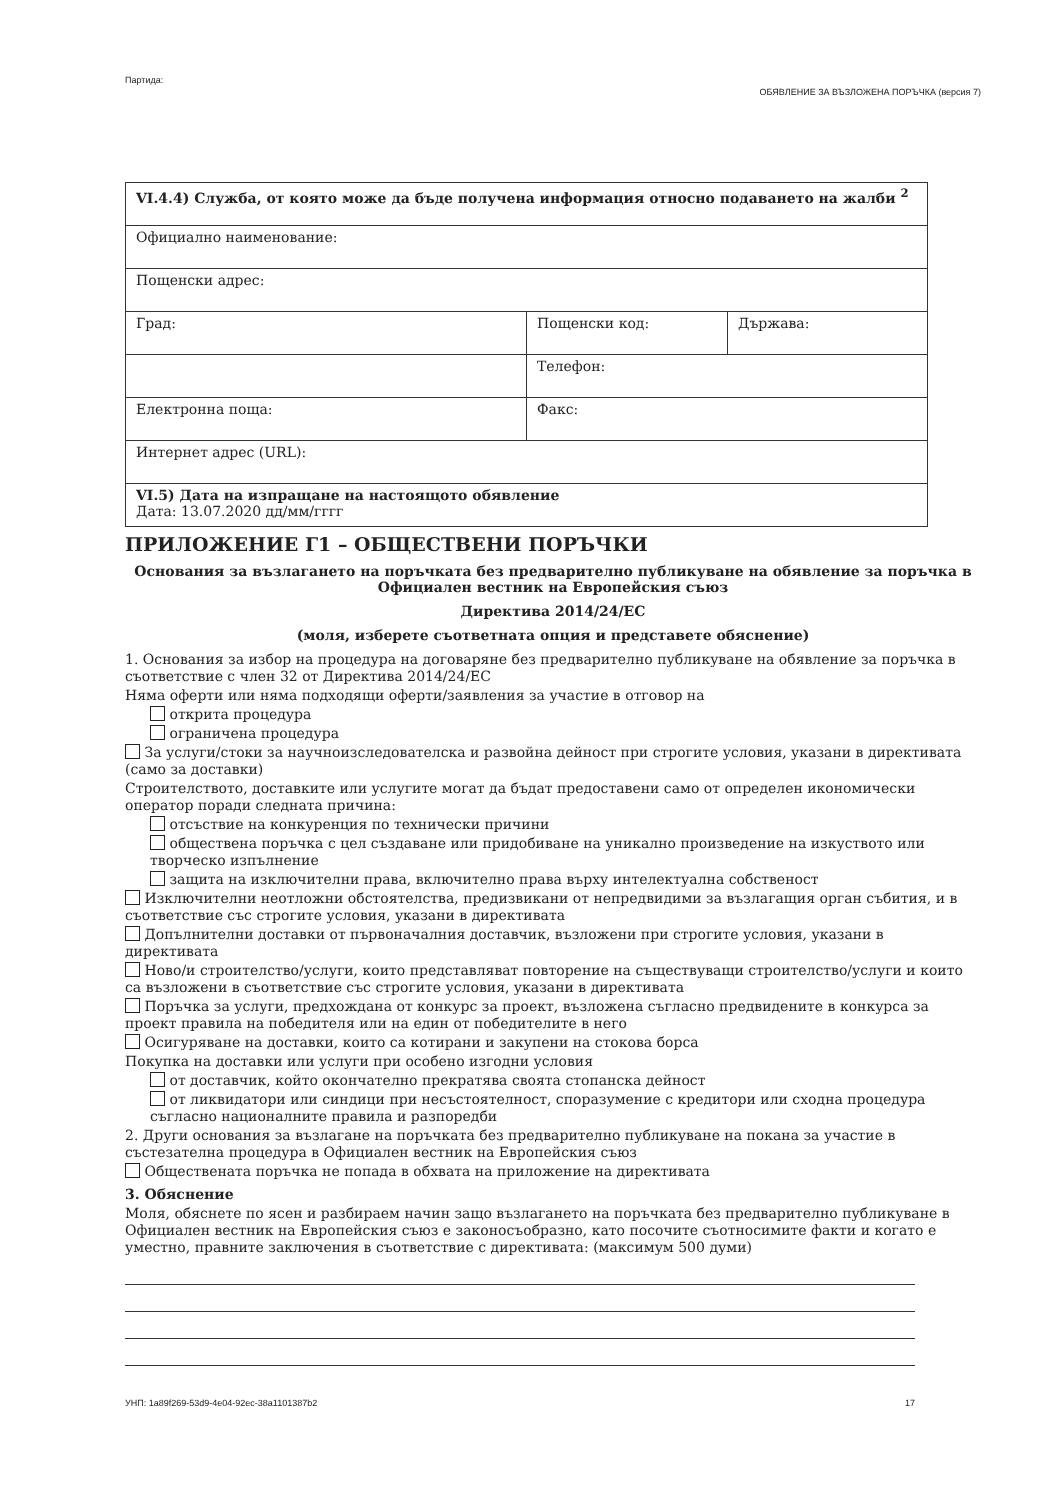Партида: ОБЯВЛЕНИЕ ЗА ВЪЗЛОЖЕНА ПОРЪЧКА (версия 7)
| VI.4.4) Служба, от която може да бъде получена информация относно подаването на жалби <sup>2</sup> | | |
| Официално наименование: | | |
| Пощенски адрес: | | |
| Град: | Пощенски код: | Държава: |
| | Телефон: | |
| Електронна поща: | Факс: | |
| Интернет адрес (URL): | | |
| VI.5) Дата на изпращане на настоящото обявление Дата: 13.07.2020 дд/мм/гггг | | |
ПРИЛОЖЕНИЕ Г1 – ОБЩЕСТВЕНИ ПОРЪЧКИ
Основания за възлагането на поръчката без предварително публикуване на обявление за поръчка в Официален вестник на Европейския съюз
Директива 2014/24/ЕС
(моля, изберете съответната опция и представете обяснение)
1. Основания за избор на процедура на договаряне без предварително публикуване на обявление за поръчка в съответствие с член 32 от Директива 2014/24/ЕС
Няма оферти или няма подходящи оферти/заявления за участие в отговор на
открита процедура
ограничена процедура
За услуги/стоки за научноизследователска и развойна дейност при строгите условия, указани в директивата (само за доставки)
Строителството, доставките или услугите могат да бъдат предоставени само от определен икономически оператор поради следната причина:
отсъствие на конкуренция по технически причини
обществена поръчка с цел създаване или придобиване на уникално произведение на изкуството или творческо изпълнение
защита на изключителни права, включително права върху интелектуална собственост
Изключителни неотложни обстоятелства, предизвикани от непредвидими за възлагащия орган събития, и в съответствие със строгите условия, указани в директивата
Допълнителни доставки от първоначалния доставчик, възложени при строгите условия, указани в директивата
Ново/и строителство/услуги, които представляват повторение на съществуващи строителство/услуги и които са възложени в съответствие със строгите условия, указани в директивата
Поръчка за услуги, предхождана от конкурс за проект, възложена съгласно предвидените в конкурса за проект правила на победителя или на един от победителите в него
Осигуряване на доставки, които са котирани и закупени на стокова борса
Покупка на доставки или услуги при особено изгодни условия
от доставчик, който окончателно прекратява своята стопанска дейност
от ликвидатори или синдици при несъстоятелност, споразумение с кредитори или сходна процедура съгласно националните правила и разпоредби
2. Други основания за възлагане на поръчката без предварително публикуване на покана за участие в състезателна процедура в Официален вестник на Европейския съюз
Обществената поръчка не попада в обхвата на приложение на директивата
3. Обяснение
Моля, обяснете по ясен и разбираем начин защо възлагането на поръчката без предварително публикуване в Официален вестник на Европейския съюз е законосъобразно, като посочите съотносимите факти и когато е уместно, правните заключения в съответствие с директивата: (максимум 500 думи)
УНП: 1a89f269-53d9-4e04-92ec-38a1101387b2 17